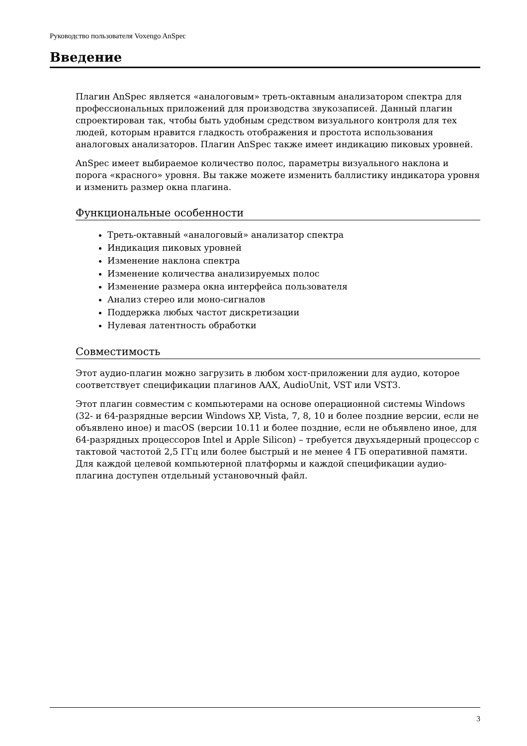Руководство пользователя Voxengo AnSpec
Введение
Плагин AnSpec является «аналоговым» треть-октавным анализатором спектра для профессиональных приложений для производства звукозаписей. Данный плагин спроектирован так, чтобы быть удобным средством визуального контроля для тех людей, которым нравится гладкость отображения и простота использования аналоговых анализаторов. Плагин AnSpec также имеет индикацию пиковых уровней.
AnSpec имеет выбираемое количество полос, параметры визуального наклона и порога «красного» уровня. Вы также можете изменить баллистику индикатора уровня и изменить размер окна плагина.
Функциональные особенности
Треть-октавный «аналоговый» анализатор спектра
Индикация пиковых уровней
Изменение наклона спектра
Изменение количества анализируемых полос
Изменение размера окна интерфейса пользователя
Анализ стерео или моно-сигналов
Поддержка любых частот дискретизации
Нулевая латентность обработки
Совместимость
Этот аудио-плагин можно загрузить в любом хост-приложении для аудио, которое соответствует спецификации плагинов AAX, AudioUnit, VST или VST3.
Этот плагин совместим с компьютерами на основе операционной системы Windows (32- и 64-разрядные версии Windows XP, Vista, 7, 8, 10 и более поздние версии, если не объявлено иное) и macOS (версии 10.11 и более поздние, если не объявлено иное, для 64-разрядных процессоров Intel и Apple Silicon) – требуется двухъядерный процессор с тактовой частотой 2,5 ГГц или более быстрый и не менее 4 ГБ оперативной памяти. Для каждой целевой компьютерной платформы и каждой спецификации аудио-плагина доступен отдельный установочный файл.
3